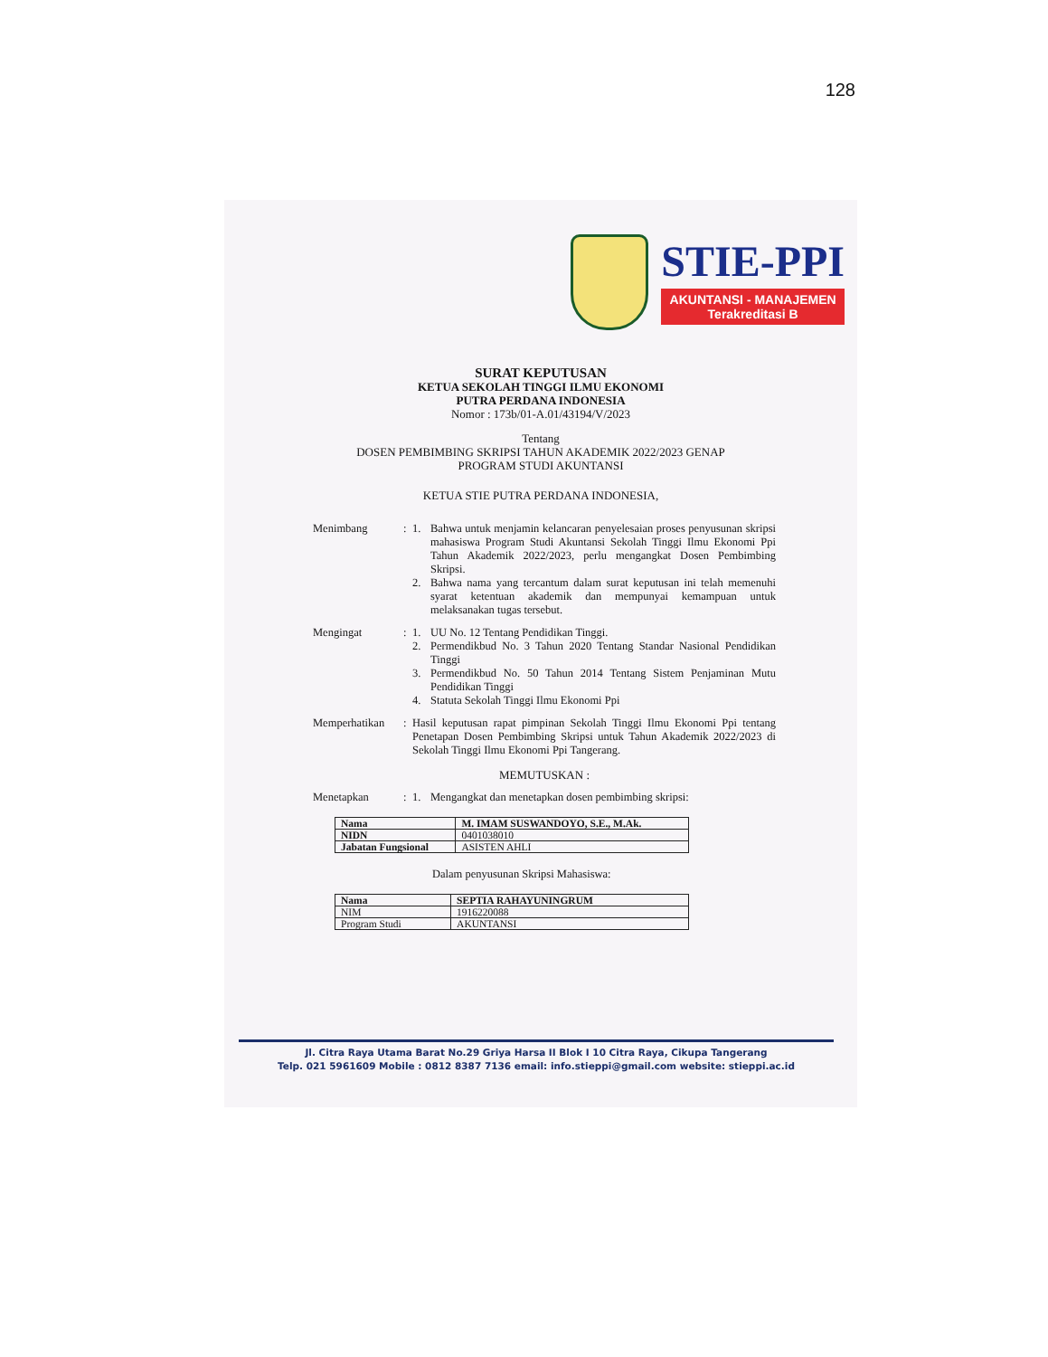128
STIE-PPI
AKUNTANSI - MANAJEMEN
Terakreditasi B
SURAT KEPUTUSAN
KETUA SEKOLAH TINGGI ILMU EKONOMI
PUTRA PERDANA INDONESIA
Nomor : 173b/01-A.01/43194/V/2023
Tentang
DOSEN PEMBIMBING SKRIPSI TAHUN AKADEMIK 2022/2023 GENAP
PROGRAM STUDI AKUNTANSI
KETUA STIE PUTRA PERDANA INDONESIA,
Menimbang : 1. Bahwa untuk menjamin kelancaran penyelesaian proses penyusunan skripsi mahasiswa Program Studi Akuntansi Sekolah Tinggi Ilmu Ekonomi Ppi Tahun Akademik 2022/2023, perlu mengangkat Dosen Pembimbing Skripsi.
2. Bahwa nama yang tercantum dalam surat keputusan ini telah memenuhi syarat ketentuan akademik dan mempunyai kemampuan untuk melaksanakan tugas tersebut.
Mengingat : 1. UU No. 12 Tentang Pendidikan Tinggi.
2. Permendikbud No. 3 Tahun 2020 Tentang Standar Nasional Pendidikan Tinggi
3. Permendikbud No. 50 Tahun 2014 Tentang Sistem Penjaminan Mutu Pendidikan Tinggi
4. Statuta Sekolah Tinggi Ilmu Ekonomi Ppi
Memperhatikan : Hasil keputusan rapat pimpinan Sekolah Tinggi Ilmu Ekonomi Ppi tentang Penetapan Dosen Pembimbing Skripsi untuk Tahun Akademik 2022/2023 di Sekolah Tinggi Ilmu Ekonomi Ppi Tangerang.
MEMUTUSKAN :
Menetapkan : 1. Mengangkat dan menetapkan dosen pembimbing skripsi:
| Nama | M. IMAM SUSWANDOYO, S.E., M.Ak. |
| NIDN | 0401038010 |
| Jabatan Fungsional | ASISTEN AHLI |
Dalam penyusunan Skripsi Mahasiswa:
| Nama | SEPTIA RAHAYUNINGRUM |
| NIM | 1916220088 |
| Program Studi | AKUNTANSI |
Jl. Citra Raya Utama Barat No.29 Griya Harsa II Blok I 10 Citra Raya, Cikupa Tangerang
Telp. 021 5961609 Mobile : 0812 8387 7136 email: info.stieppi@gmail.com website: stieppi.ac.id